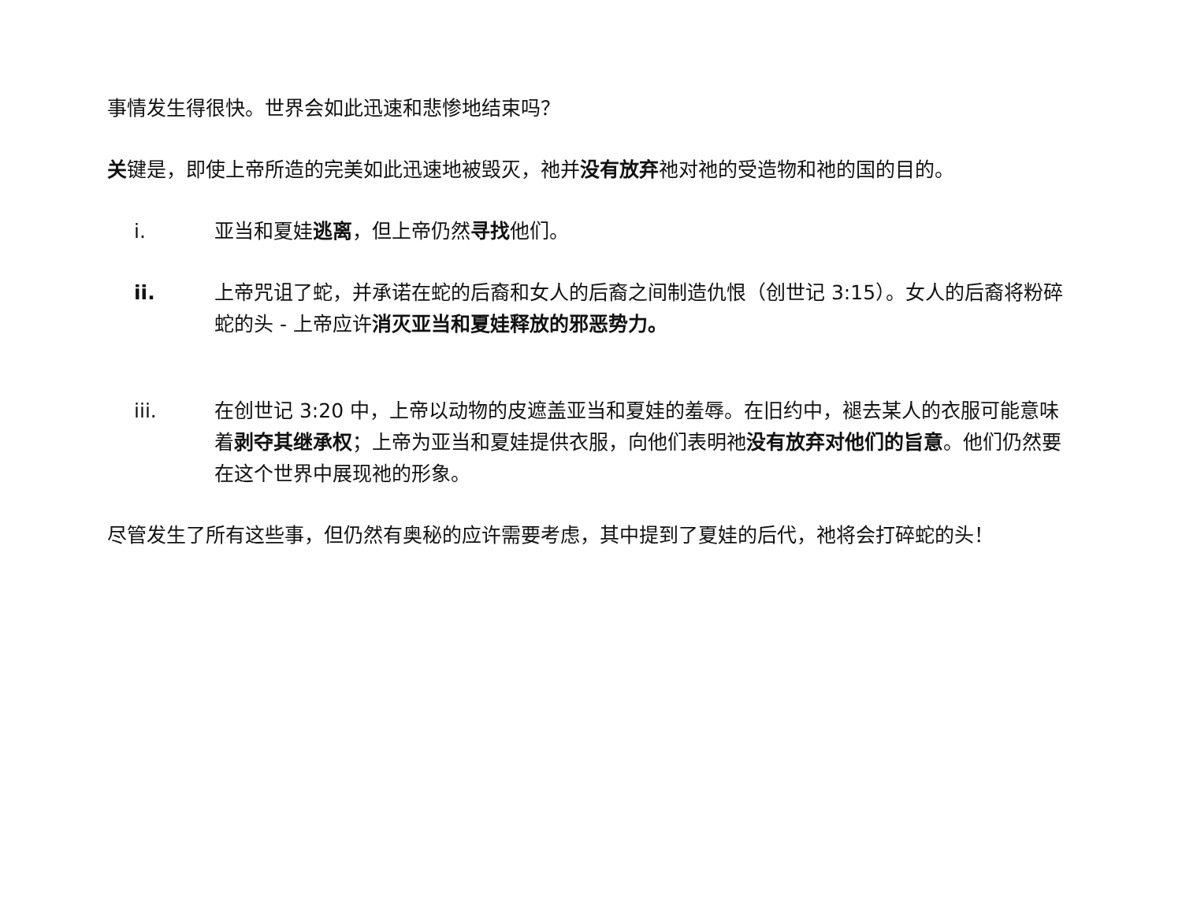事情发生得很快。世界会如此迅速和悲惨地结束吗？
关键是，即使上帝所造的完美如此迅速地被毁灭，祂并没有放弃祂对祂的受造物和祂的国的目的。
i. 亚当和夏娃逃离，但上帝仍然寻找他们。
ii. 上帝咒诅了蛇，并承诺在蛇的后裔和女人的后裔之间制造仇恨（创世记 3:15）。女人的后裔将粉碎蛇的头 - 上帝应许消灭亚当和夏娃释放的邪恶势力。
iii. 在创世记 3:20 中，上帝以动物的皮遮盖亚当和夏娃的羞辱。在旧约中，褪去某人的衣服可能意味着剥夺其继承权；上帝为亚当和夏娃提供衣服，向他们表明祂没有放弃对他们的旨意。他们仍然要在这个世界中展现祂的形象。
尽管发生了所有这些事，但仍然有奥秘的应许需要考虑，其中提到了夏娃的后代，祂将会打碎蛇的头！